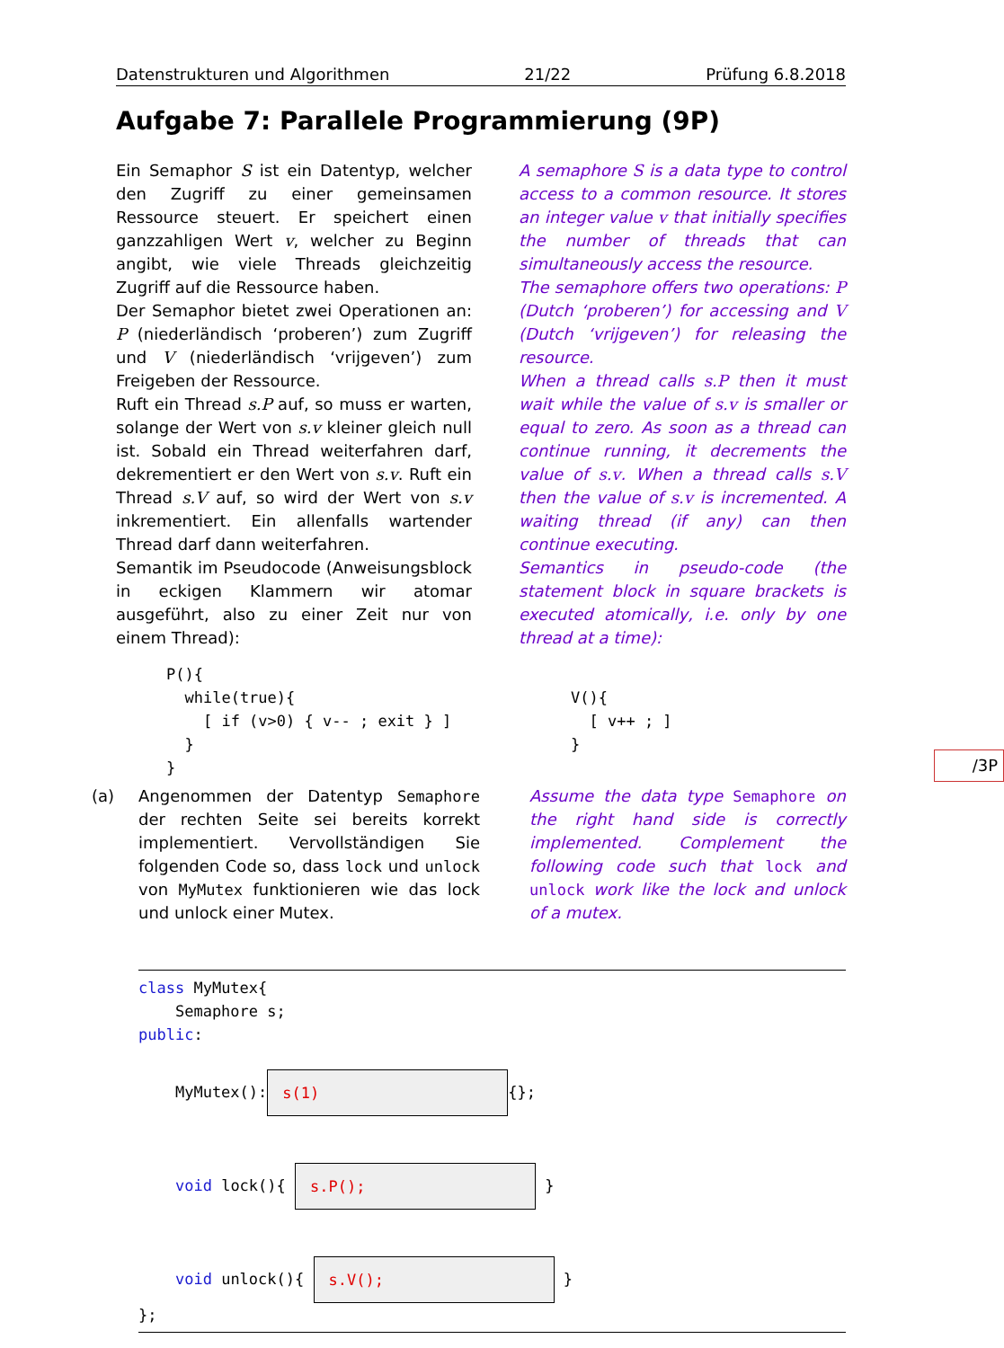Datenstrukturen und Algorithmen 21/22 Prüfung 6.8.2018
Aufgabe 7: Parallele Programmierung (9P)
Ein Semaphor S ist ein Datentyp, welcher den Zugriff zu einer gemeinsamen Ressource steuert. Er speichert einen ganzzahligen Wert v, welcher zu Beginn angibt, wie viele Threads gleichzeitig Zugriff auf die Ressource haben.
Der Semaphor bietet zwei Operationen an: P (niederländisch ‘proberen’) zum Zugriff und V (niederländisch ‘vrijgeven’) zum Freigeben der Ressource.
Ruft ein Thread s.P auf, so muss er warten, solange der Wert von s.v kleiner gleich null ist. Sobald ein Thread weiterfahren darf, dekrementiert er den Wert von s.v. Ruft ein Thread s.V auf, so wird der Wert von s.v inkrementiert. Ein allenfalls wartender Thread darf dann weiterfahren.
Semantik im Pseudocode (Anweisungsblock in eckigen Klammern wir atomar ausgeführt, also zu einer Zeit nur von einem Thread):
A semaphore S is a data type to control access to a common resource. It stores an integer value v that initially specifies the number of threads that can simultaneously access the resource.
The semaphore offers two operations: P (Dutch ‘proberen’) for accessing and V (Dutch ‘vrijgeven’) for releasing the resource.
When a thread calls s.P then it must wait while the value of s.v is smaller or equal to zero. As soon as a thread can continue running, it decrements the value of s.v. When a thread calls s.V then the value of s.v is incremented. A waiting thread (if any) can then continue executing.
Semantics in pseudo-code (the statement block in square brackets is executed atomically, i.e. only by one thread at a time):
P(){ while(true){ [ if (v>0) { v-- ; exit } ] } }
V(){ [ v++ ; ] }
(a)
Angenommen der Datentyp Semaphore der rechten Seite sei bereits korrekt implementiert. Vervollständigen Sie folgenden Code so, dass lock und unlock von MyMutex funktionieren wie das lock und unlock einer Mutex.
Assume the data type Semaphore on the right hand side is correctly implemented. Complement the following code such that lock and unlock work like the lock and unlock of a mutex.
/3P
class MyMutex{ Semaphore s; public: MyMutex(): s(1) {}; void lock(){ s.P(); } void unlock(){ s.V(); } };